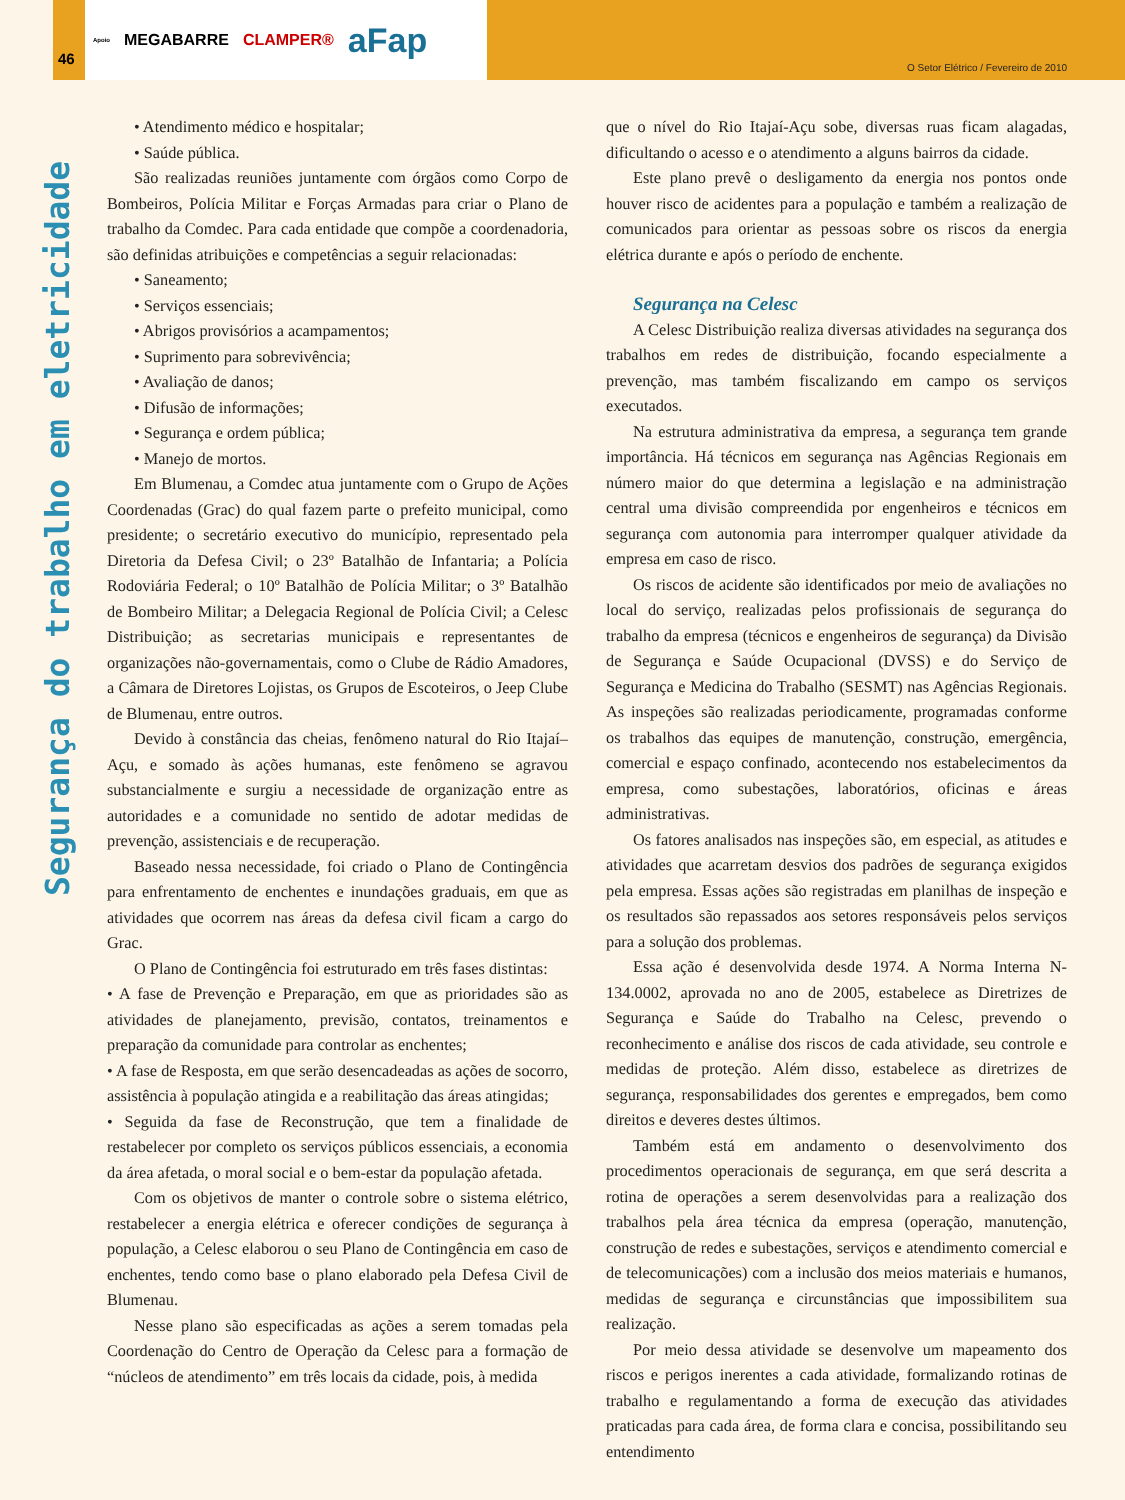Apoio MEGABARRE CLAMPER® aFap
46
O Setor Elétrico / Fevereiro de 2010
Segurança do trabalho em eletricidade
• Atendimento médico e hospitalar;
• Saúde pública.
São realizadas reuniões juntamente com órgãos como Corpo de Bombeiros, Polícia Militar e Forças Armadas para criar o Plano de trabalho da Comdec. Para cada entidade que compõe a coordenadoria, são definidas atribuições e competências a seguir relacionadas:
• Saneamento;
• Serviços essenciais;
• Abrigos provisórios a acampamentos;
• Suprimento para sobrevivência;
• Avaliação de danos;
• Difusão de informações;
• Segurança e ordem pública;
• Manejo de mortos.
Em Blumenau, a Comdec atua juntamente com o Grupo de Ações Coordenadas (Grac) do qual fazem parte o prefeito municipal, como presidente; o secretário executivo do município, representado pela Diretoria da Defesa Civil; o 23º Batalhão de Infantaria; a Polícia Rodoviária Federal; o 10º Batalhão de Polícia Militar; o 3º Batalhão de Bombeiro Militar; a Delegacia Regional de Polícia Civil; a Celesc Distribuição; as secretarias municipais e representantes de organizações não-governamentais, como o Clube de Rádio Amadores, a Câmara de Diretores Lojistas, os Grupos de Escoteiros, o Jeep Clube de Blumenau, entre outros.
Devido à constância das cheias, fenômeno natural do Rio Itajaí–Açu, e somado às ações humanas, este fenômeno se agravou substancialmente e surgiu a necessidade de organização entre as autoridades e a comunidade no sentido de adotar medidas de prevenção, assistenciais e de recuperação.
Baseado nessa necessidade, foi criado o Plano de Contingência para enfrentamento de enchentes e inundações graduais, em que as atividades que ocorrem nas áreas da defesa civil ficam a cargo do Grac.
O Plano de Contingência foi estruturado em três fases distintas:
• A fase de Prevenção e Preparação, em que as prioridades são as atividades de planejamento, previsão, contatos, treinamentos e preparação da comunidade para controlar as enchentes;
• A fase de Resposta, em que serão desencadeadas as ações de socorro, assistência à população atingida e a reabilitação das áreas atingidas;
• Seguida da fase de Reconstrução, que tem a finalidade de restabelecer por completo os serviços públicos essenciais, a economia da área afetada, o moral social e o bem-estar da população afetada.
Com os objetivos de manter o controle sobre o sistema elétrico, restabelecer a energia elétrica e oferecer condições de segurança à população, a Celesc elaborou o seu Plano de Contingência em caso de enchentes, tendo como base o plano elaborado pela Defesa Civil de Blumenau.
Nesse plano são especificadas as ações a serem tomadas pela Coordenação do Centro de Operação da Celesc para a formação de “núcleos de atendimento” em três locais da cidade, pois, à medida
que o nível do Rio Itajaí-Açu sobe, diversas ruas ficam alagadas, dificultando o acesso e o atendimento a alguns bairros da cidade.
Este plano prevê o desligamento da energia nos pontos onde houver risco de acidentes para a população e também a realização de comunicados para orientar as pessoas sobre os riscos da energia elétrica durante e após o período de enchente.
Segurança na Celesc
A Celesc Distribuição realiza diversas atividades na segurança dos trabalhos em redes de distribuição, focando especialmente a prevenção, mas também fiscalizando em campo os serviços executados.
Na estrutura administrativa da empresa, a segurança tem grande importância. Há técnicos em segurança nas Agências Regionais em número maior do que determina a legislação e na administração central uma divisão compreendida por engenheiros e técnicos em segurança com autonomia para interromper qualquer atividade da empresa em caso de risco.
Os riscos de acidente são identificados por meio de avaliações no local do serviço, realizadas pelos profissionais de segurança do trabalho da empresa (técnicos e engenheiros de segurança) da Divisão de Segurança e Saúde Ocupacional (DVSS) e do Serviço de Segurança e Medicina do Trabalho (SESMT) nas Agências Regionais. As inspeções são realizadas periodicamente, programadas conforme os trabalhos das equipes de manutenção, construção, emergência, comercial e espaço confinado, acontecendo nos estabelecimentos da empresa, como subestações, laboratórios, oficinas e áreas administrativas.
Os fatores analisados nas inspeções são, em especial, as atitudes e atividades que acarretam desvios dos padrões de segurança exigidos pela empresa. Essas ações são registradas em planilhas de inspeção e os resultados são repassados aos setores responsáveis pelos serviços para a solução dos problemas.
Essa ação é desenvolvida desde 1974. A Norma Interna N-134.0002, aprovada no ano de 2005, estabelece as Diretrizes de Segurança e Saúde do Trabalho na Celesc, prevendo o reconhecimento e análise dos riscos de cada atividade, seu controle e medidas de proteção. Além disso, estabelece as diretrizes de segurança, responsabilidades dos gerentes e empregados, bem como direitos e deveres destes últimos.
Também está em andamento o desenvolvimento dos procedimentos operacionais de segurança, em que será descrita a rotina de operações a serem desenvolvidas para a realização dos trabalhos pela área técnica da empresa (operação, manutenção, construção de redes e subestações, serviços e atendimento comercial e de telecomunicações) com a inclusão dos meios materiais e humanos, medidas de segurança e circunstâncias que impossibilitem sua realização.
Por meio dessa atividade se desenvolve um mapeamento dos riscos e perigos inerentes a cada atividade, formalizando rotinas de trabalho e regulamentando a forma de execução das atividades praticadas para cada área, de forma clara e concisa, possibilitando seu entendimento